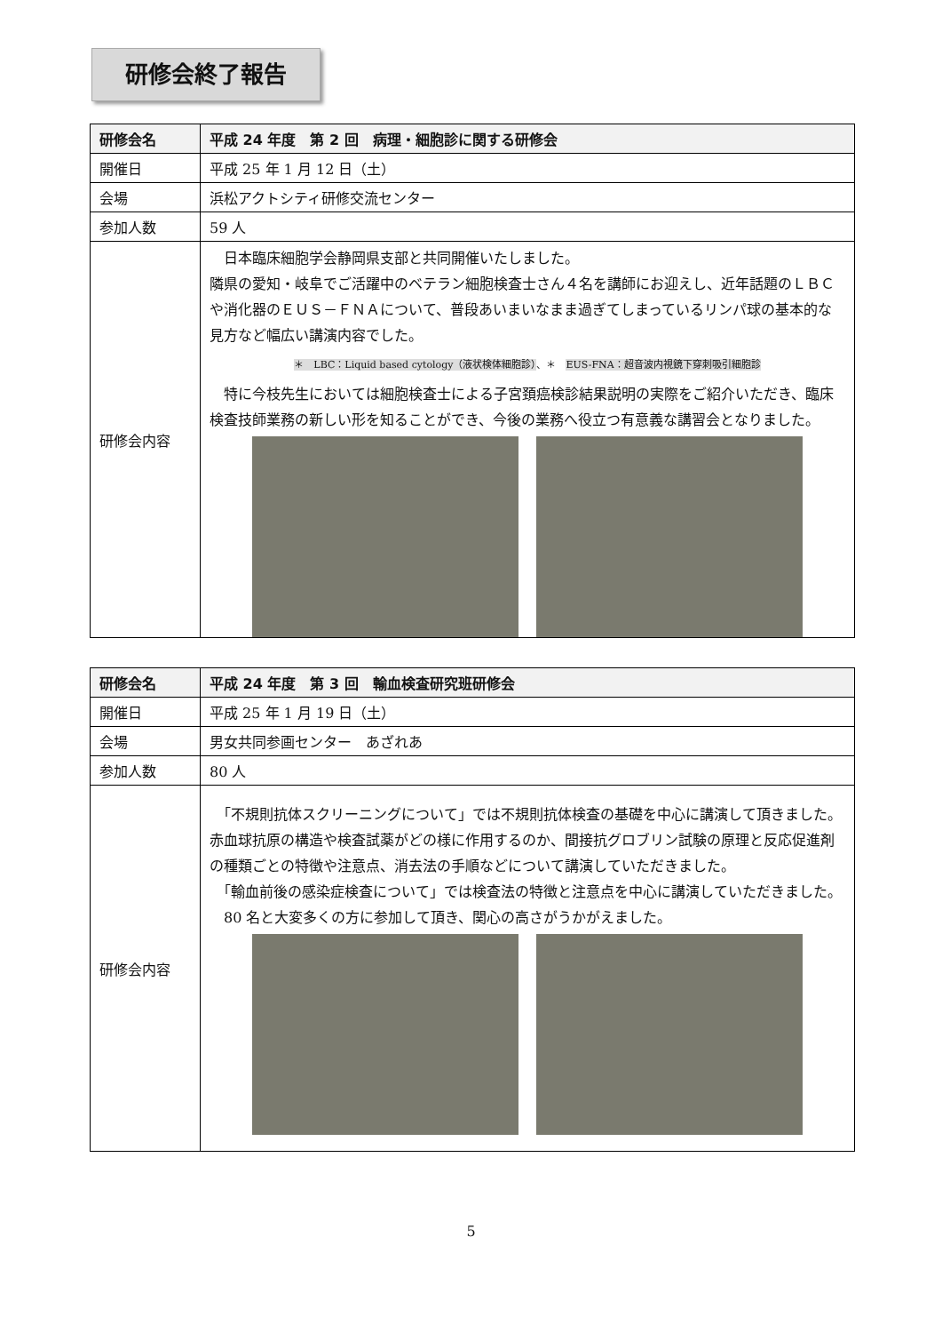研修会終了報告
| 研修会名 | 平成 24 年度 第 2 回 病理・細胞診に関する研修会 |
| --- | --- |
| 開催日 | 平成 25 年 1 月 12 日（土） |
| 会場 | 浜松アクトシティ研修交流センター |
| 参加人数 | 59 人 |
| 研修会内容 | 日本臨床細胞学会静岡県支部と共同開催いたしました。 隣県の愛知・岐阜でご活躍中のベテラン細胞検査士さん４名を講師にお迎えし、近年話題のＬＢＣや消化器のＥＵＳ－ＦＮＡについて、普段あいまいなまま過ぎてしまっているリンパ球の基本的な見方など幅広い講演内容でした。 ＊ LBC：Liquid based cytology（液状検体細胞診） 、＊ EUS-FNA：超音波内視鏡下穿刺吸引細胞診 特に今枝先生においては細胞検査士による子宮頚癌検診結果説明の実際をご紹介いただき、臨床検査技師業務の新しい形を知ることができ、今後の業務へ役立つ有意義な講習会となりました。 |
| 研修会名 | 平成 24 年度 第 3 回 輸血検査研究班研修会 |
| --- | --- |
| 開催日 | 平成 25 年 1 月 19 日（土） |
| 会場 | 男女共同参画センター あざれあ |
| 参加人数 | 80 人 |
| 研修会内容 | 「不規則抗体スクリーニングについて」では不規則抗体検査の基礎を中心に講演して頂きました。赤血球抗原の構造や検査試薬がどの様に作用するのか、間接抗グロブリン試験の原理と反応促進剤の種類ごとの特徴や注意点、消去法の手順などについて講演していただきました。 「輸血前後の感染症検査について」では検査法の特徴と注意点を中心に講演していただきました。 80 名と大変多くの方に参加して頂き、関心の高さがうかがえました。 |
5